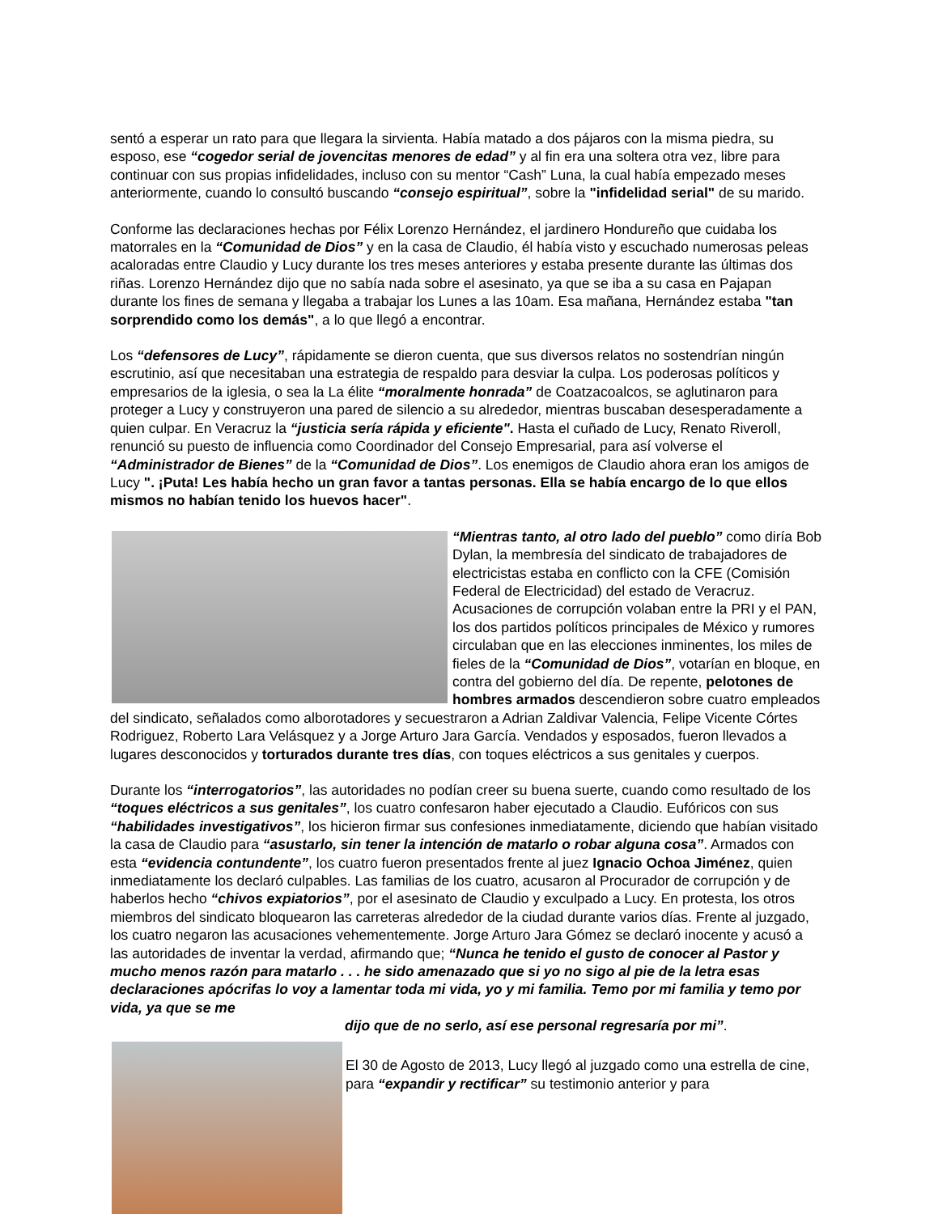sentó a esperar un rato para que llegara la sirvienta. Había matado a dos pájaros con la misma piedra, su esposo, ese “cogedor serial de jovencitas menores de edad” y al fin era una soltera otra vez, libre para continuar con sus propias infidelidades, incluso con su mentor “Cash” Luna, la cual había empezado meses anteriormente, cuando lo consultó buscando “consejo espiritual”, sobre la "infidelidad serial" de su marido.
Conforme las declaraciones hechas por Félix Lorenzo Hernández, el jardinero Hondureño que cuidaba los matorrales en la “Comunidad de Dios” y en la casa de Claudio, él había visto y escuchado numerosas peleas acaloradas entre Claudio y Lucy durante los tres meses anteriores y estaba presente durante las últimas dos riñas. Lorenzo Hernández dijo que no sabía nada sobre el asesinato, ya que se iba a su casa en Pajapan durante los fines de semana y llegaba a trabajar los Lunes a las 10am. Esa mañana, Hernández estaba "tan sorprendido como los demás", a lo que llegó a encontrar.
Los “defensores de Lucy”, rápidamente se dieron cuenta, que sus diversos relatos no sostendrían ningún escrutinio, así que necesitaban una estrategia de respaldo para desviar la culpa. Los poderosas políticos y empresarios de la iglesia, o sea la La élite “moralmente honrada” de Coatzacoalcos, se aglutinaron para proteger a Lucy y construyeron una pared de silencio a su alrededor, mientras buscaban desesperadamente a quien culpar. En Veracruz la “justicia sería rápida y eficiente". Hasta el cuñado de Lucy, Renato Riveroll, renunció su puesto de influencia como Coordinador del Consejo Empresarial, para así volverse el “Administrador de Bienes” de la “Comunidad de Dios”. Los enemigos de Claudio ahora eran los amigos de Lucy ". ¡Puta! Les había hecho un gran favor a tantas personas. Ella se había encargo de lo que ellos mismos no habían tenido los huevos hacer".
“Mientras tanto, al otro lado del pueblo” como diría Bob Dylan, la membresía del sindicato de trabajadores de electricistas estaba en conflicto con la CFE (Comisión Federal de Electricidad) del estado de Veracruz. Acusaciones de corrupción volaban entre la PRI y el PAN, los dos partidos políticos principales de México y rumores circulaban que en las elecciones inminentes, los miles de fieles de la “Comunidad de Dios”, votarían en bloque, en contra del gobierno del día. De repente, pelotones de hombres armados descendieron sobre cuatro empleados del sindicato, señalados como alborotadores y secuestraron a Adrian Zaldivar Valencia, Felipe Vicente Córtes Rodriguez, Roberto Lara Velásquez y a Jorge Arturo Jara García. Vendados y esposados, fueron llevados a lugares desconocidos y torturados durante tres días, con toques eléctricos a sus genitales y cuerpos.
Durante los “interrogatorios”, las autoridades no podían creer su buena suerte, cuando como resultado de los “toques eléctricos a sus genitales”, los cuatro confesaron haber ejecutado a Claudio. Eufóricos con sus “habilidades investigativos”, los hicieron firmar sus confesiones inmediatamente, diciendo que habían visitado la casa de Claudio para “asustarlo, sin tener la intención de matarlo o robar alguna cosa”. Armados con esta “evidencia contundente”, los cuatro fueron presentados frente al juez Ignacio Ochoa Jiménez, quien inmediatamente los declaró culpables. Las familias de los cuatro, acusaron al Procurador de corrupción y de haberlos hecho “chivos expiatorios”, por el asesinato de Claudio y exculpado a Lucy. En protesta, los otros miembros del sindicato bloquearon las carreteras alrededor de la ciudad durante varios días. Frente al juzgado, los cuatro negaron las acusaciones vehementemente. Jorge Arturo Jara Gómez se declaró inocente y acusó a las autoridades de inventar la verdad, afirmando que; “Nunca he tenido el gusto de conocer al Pastor y mucho menos razón para matarlo . . . he sido amenazado que si yo no sigo al pie de la letra esas declaraciones apócrifas lo voy a lamentar toda mi vida, yo y mi familia. Temo por mi familia y temo por vida, ya que se me
dijo que de no serlo, así ese personal regresaría por mi”.
El 30 de Agosto de 2013, Lucy llegó al juzgado como una estrella de cine, para “expandir y rectificar” su testimonio anterior y para